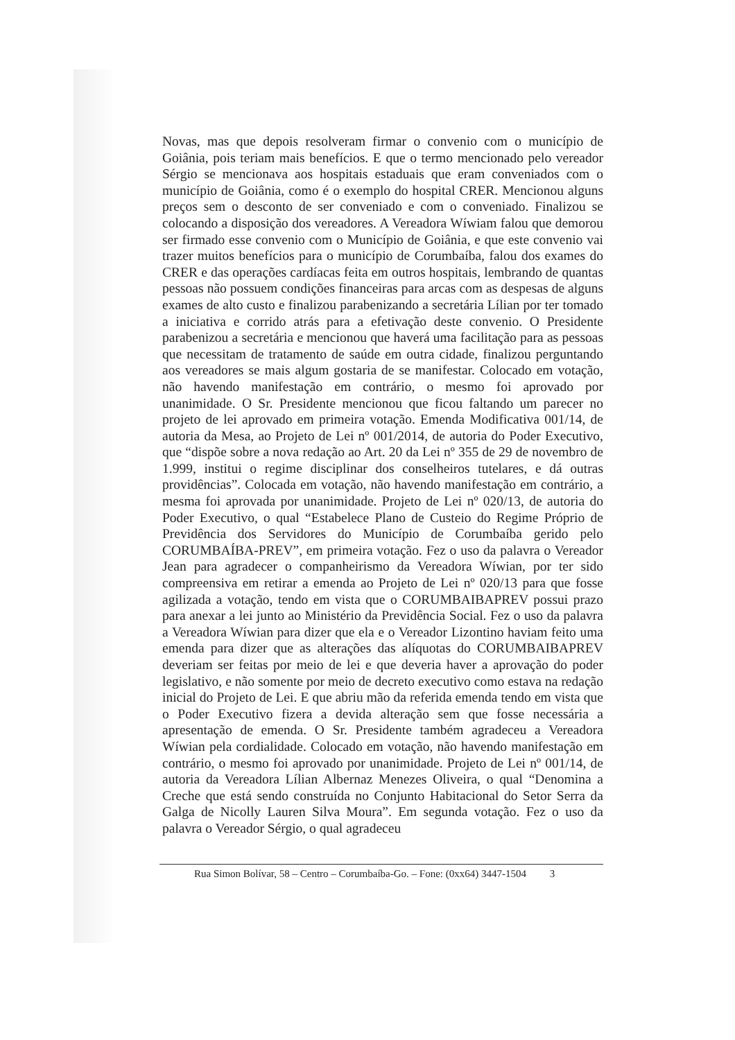Novas, mas que depois resolveram firmar o convenio com o município de Goiânia, pois teriam mais benefícios. E que o termo mencionado pelo vereador Sérgio se mencionava aos hospitais estaduais que eram conveniados com o município de Goiânia, como é o exemplo do hospital CRER. Mencionou alguns preços sem o desconto de ser conveniado e com o conveniado. Finalizou se colocando a disposição dos vereadores. A Vereadora Wíwiam falou que demorou ser firmado esse convenio com o Município de Goiânia, e que este convenio vai trazer muitos benefícios para o município de Corumbaíba, falou dos exames do CRER e das operações cardíacas feita em outros hospitais, lembrando de quantas pessoas não possuem condições financeiras para arcas com as despesas de alguns exames de alto custo e finalizou parabenizando a secretária Lílian por ter tomado a iniciativa e corrido atrás para a efetivação deste convenio. O Presidente parabenizou a secretária e mencionou que haverá uma facilitação para as pessoas que necessitam de tratamento de saúde em outra cidade, finalizou perguntando aos vereadores se mais algum gostaria de se manifestar. Colocado em votação, não havendo manifestação em contrário, o mesmo foi aprovado por unanimidade. O Sr. Presidente mencionou que ficou faltando um parecer no projeto de lei aprovado em primeira votação. Emenda Modificativa 001/14, de autoria da Mesa, ao Projeto de Lei nº 001/2014, de autoria do Poder Executivo, que “dispõe sobre a nova redação ao Art. 20 da Lei nº 355 de 29 de novembro de 1.999, institui o regime disciplinar dos conselheiros tutelares, e dá outras providências”. Colocada em votação, não havendo manifestação em contrário, a mesma foi aprovada por unanimidade. Projeto de Lei nº 020/13, de autoria do Poder Executivo, o qual “Estabelece Plano de Custeio do Regime Próprio de Previdência dos Servidores do Município de Corumbaíba gerido pelo CORUMBAÍBA-PREV”, em primeira votação. Fez o uso da palavra o Vereador Jean para agradecer o companheirismo da Vereadora Wíwian, por ter sido compreensiva em retirar a emenda ao Projeto de Lei nº 020/13 para que fosse agilizada a votação, tendo em vista que o CORUMBAIBAPREV possui prazo para anexar a lei junto ao Ministério da Previdência Social. Fez o uso da palavra a Vereadora Wíwian para dizer que ela e o Vereador Lizontino haviam feito uma emenda para dizer que as alterações das alíquotas do CORUMBAIBAPREV deveriam ser feitas por meio de lei e que deveria haver a aprovação do poder legislativo, e não somente por meio de decreto executivo como estava na redação inicial do Projeto de Lei. E que abriu mão da referida emenda tendo em vista que o Poder Executivo fizera a devida alteração sem que fosse necessária a apresentação de emenda. O Sr. Presidente também agradeceu a Vereadora Wíwian pela cordialidade. Colocado em votação, não havendo manifestação em contrário, o mesmo foi aprovado por unanimidade. Projeto de Lei nº 001/14, de autoria da Vereadora Lílian Albernaz Menezes Oliveira, o qual “Denomina a Creche que está sendo construída no Conjunto Habitacional do Setor Serra da Galga de Nicolly Lauren Silva Moura”. Em segunda votação. Fez o uso da palavra o Vereador Sérgio, o qual agradeceu
Rua Simon Bolívar, 58 – Centro – Corumbaíba-Go. – Fone: (0xx64) 3447-1504 3